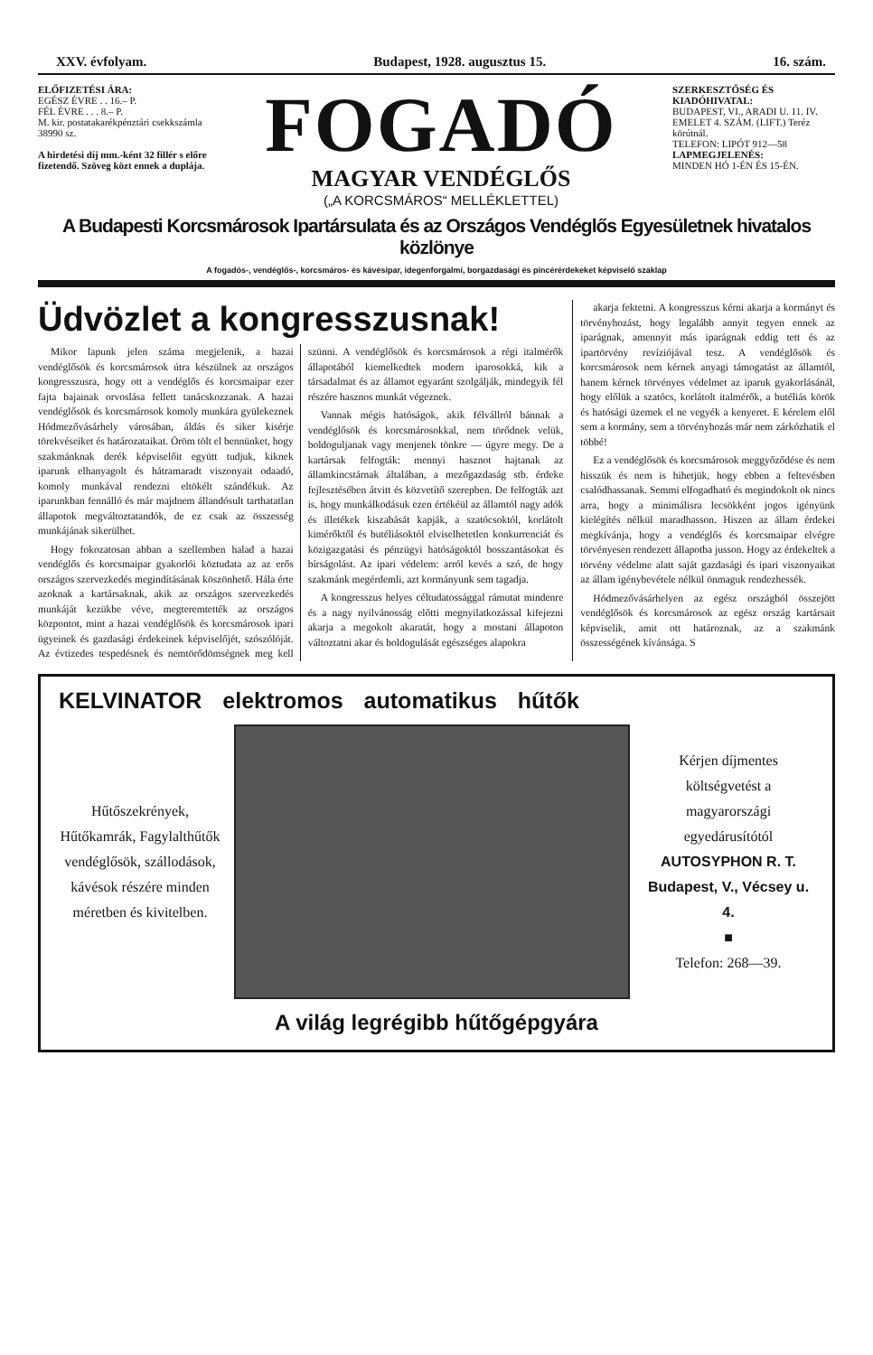XXV. évfolyam. Budapest, 1928. augusztus 15. 16. szám.
ELŐFIZETÉSI ÁRA:
EGÉSZ ÉVRE . . 16.– P.
FÉL ÉVRE . . . 8.– P.
M. kir. postatakarékpénztári csekkszámla 38990 sz.
A hirdetési díj mm.-ként 32 fillér s előre fizetendő. Szöveg közt ennek a duplája.
FOGADÓ
MAGYAR VENDÉGLŐS
(„A KORCSMÁROS“ MELLÉKLETTEL)
SZERKESZTŐSÉG ÉS KIADÓHIVATAL:
BUDAPEST, VI., ARADI U. 11. IV. EMELET 4. SZÁM. (LIFT.) Teréz körútnál.
TELEFON: LIPÓT 912—58
LAPMEGJELENÉS:
MINDEN HÓ 1-ÉN ÉS 15-ÉN.
A Budapesti Korcsmárosok Ipartársulata és az Országos Vendéglős Egyesületnek hivatalos közlönye
A fogadós-, vendéglős-, korcsmáros- és kávésipar, idegenforgalmi, borgazdasági és pincérérdekeket képviselő szaklap
Üdvözlet a kongresszusnak!
Mikor lapunk jelen száma megjelenik, a hazai vendéglősök és korcsmárosok útra készülnek az országos kongresszusra, hogy ott a vendéglős és korcsmaipar ezer fajta bajainak orvoslása fellett tanácskozzanak. A hazai vendéglősök és korcsmárosok komoly munkára gyülekeznek Hódmezővásárhely városában, áldás és siker kisérje törekvéseiket és határozataikat. Öröm tölt el bennünket, hogy szakmánknak derék képviselőit együtt tudjuk, kiknek iparunk elhanyagolt és hátramaradt viszonyait odaadó, komoly munkával rendezni eltökélt szándékuk. Az iparunkban fennálló és már majdnem állandósult tarthatatlan állapotok megváltoztatandók, de ez csak az összesség munkájának sikerülhet.
Hogy fokozatosan abban a szellemben halad a hazai vendéglős és korcsmaipar gyakorlói köztudata az az erős országos szervezkedés megindításának köszönhető. Hála érte azoknak a kartársaknak, akik az országos szervezkedés munkáját kezükbe véve, megteremtették az országos központot, mint a hazai vendéglősök és korcsmárosok ipari ügyeinek és gazdasági érdekeinek képviselőjét, szószólóját. Az évtizedes tespedésnek és nemtörődömségnek meg kell szünni. A vendéglősök és korcsmárosok a régi italmérők állapotából kiemelkedtek modern iparosokká, kik a társadalmat és az államot egyaránt szolgálják, mindegyik fél részére hasznos munkát végeznek.
Vannak mégis hatóságok, akik félvállról bánnak a vendéglősök és korcsmárosokkal, nem törődnek velük, boldoguljanak vagy menjenek tönkre — úgyre megy. De a kartársak felfogták: mennyi hasznot hajtanak az államkincstárnak általában, a mezőgazdaság stb. érdeke fejlesztésében átvitt és közvetítő szerepben. De felfogták azt is, hogy munkálkodásuk ezen értékéül az államtól nagy adók és illetékek kiszabását kapják, a szatócsoktól, korlátolt kimérőktől és butéliásoktól elviselhetetlen konkurrenciát és közigazgatási és pénzügyi hatóságoktól bosszantásokat és bírságolást. Az ipari védelem: arról kevés a szó, de hogy szakmánk megérdemli, azt kormányunk sem tagadja.
A kongresszus helyes céltudatossággal rámutat mindenre és a nagy nyilvánosság előtti megnyilatkozással kifejezni akarja a megokolt akaratát, hogy a mostani állapoton változtatni akar és boldogulását egészséges alapokra
akarja fektetni. A kongresszus kérni akarja a kormányt és törvényhozást, hogy legalább annyit tegyen ennek az iparágnak, amennyit más iparágnak eddig tett és az ipartörvény revíziójával tesz. A vendéglősök és korcsmárosok nem kérnek anyagi támogatást az államtól, hanem kérnek törvényes védelmet az iparuk gyakorlásánál, hogy előlük a szatócs, korlátolt italmérők, a butéliás körök és hatósági üzemek el ne vegyék a kenyeret. E kérelem elől sem a kormány, sem a törvényhozás már nem zárkózhatik el többé!
Ez a vendéglősök és korcsmárosok meggyőződése és nem hisszük és nem is hihetjük, hogy ebben a feltevésben csalódhassanak. Semmi elfogadható és megindokolt ok nincs arra, hogy a minimálisra lecsökként jogos igényünk kielégítés nélkül maradhasson. Hiszen az állam érdekei megkívánja, hogy a vendéglős és korcsmaipar elvégre törvényesen rendezett állapotba jusson. Hogy az érdekeltek a törvény védelme alatt saját gazdasági és ipari viszonyaikat az állam igénybevétele nélkül önmaguk rendezhessék.
Hódmezővásárhelyen az egész országból összejött vendéglősök és korcsmárosok az egész ország kartársait képviselik, amit ott határoznak, az a szakmánk összességének kívánsága. S
KELVINATOR elektromos automatikus hűtők
Hűtőszekrények, Hűtőkamrák, Fagylalthűtők vendéglősök, szállodások, kávésok részére minden méretben és kivitelben.
Kérjen díjmentes költségvetést a magyarországi egyedárusítótól
AUTOSYPHON R. T.
Budapest, V., Vécsey u. 4.
■
Telefon: 268—39.
A világ legrégibb hűtőgépgyára